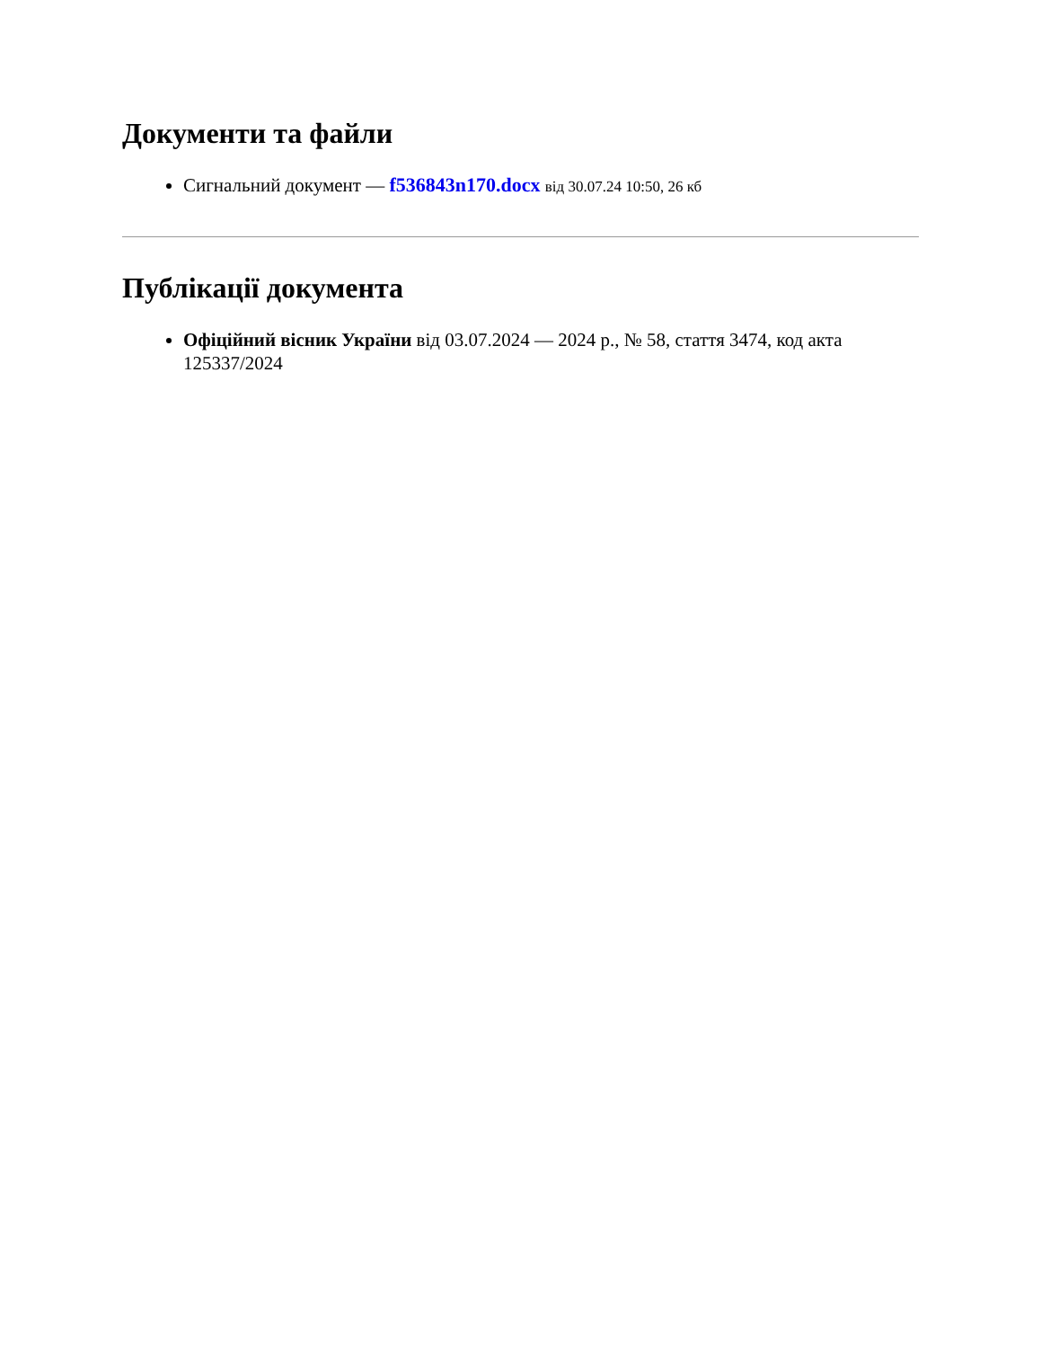Документи та файли
Сигнальний документ — f536843n170.docx від 30.07.24 10:50, 26 кб
Публікації документа
Офіційний вісник України від 03.07.2024 — 2024 р., № 58, стаття 3474, код акта 125337/2024